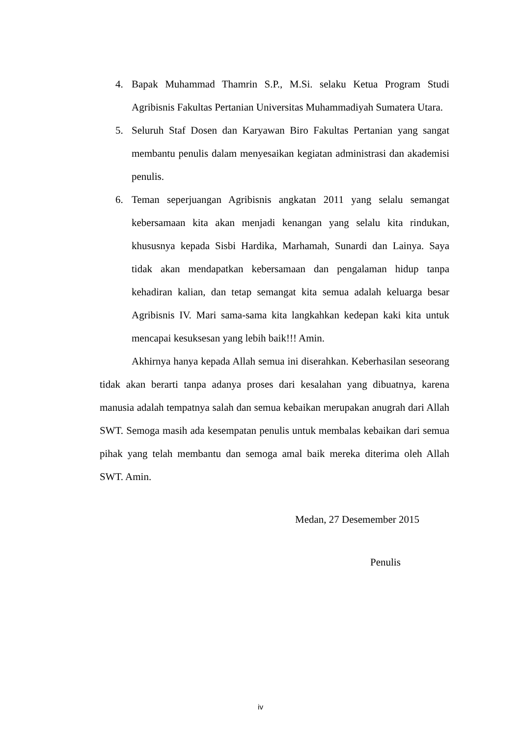4. Bapak Muhammad Thamrin S.P., M.Si. selaku Ketua Program Studi Agribisnis Fakultas Pertanian Universitas Muhammadiyah Sumatera Utara.
5. Seluruh Staf Dosen dan Karyawan Biro Fakultas Pertanian yang sangat membantu penulis dalam menyesaikan kegiatan administrasi dan akademisi penulis.
6. Teman seperjuangan Agribisnis angkatan 2011 yang selalu semangat kebersamaan kita akan menjadi kenangan yang selalu kita rindukan, khususnya kepada Sisbi Hardika, Marhamah, Sunardi dan Lainya. Saya tidak akan mendapatkan kebersamaan dan pengalaman hidup tanpa kehadiran kalian, dan tetap semangat kita semua adalah keluarga besar Agribisnis IV. Mari sama-sama kita langkahkan kedepan kaki kita untuk mencapai kesuksesan yang lebih baik!!! Amin.
Akhirnya hanya kepada Allah semua ini diserahkan. Keberhasilan seseorang tidak akan berarti tanpa adanya proses dari kesalahan yang dibuatnya, karena manusia adalah tempatnya salah dan semua kebaikan merupakan anugrah dari Allah SWT. Semoga masih ada kesempatan penulis untuk membalas kebaikan dari semua pihak yang telah membantu dan semoga amal baik mereka diterima oleh Allah SWT. Amin.
Medan, 27 Desemember 2015
Penulis
iv